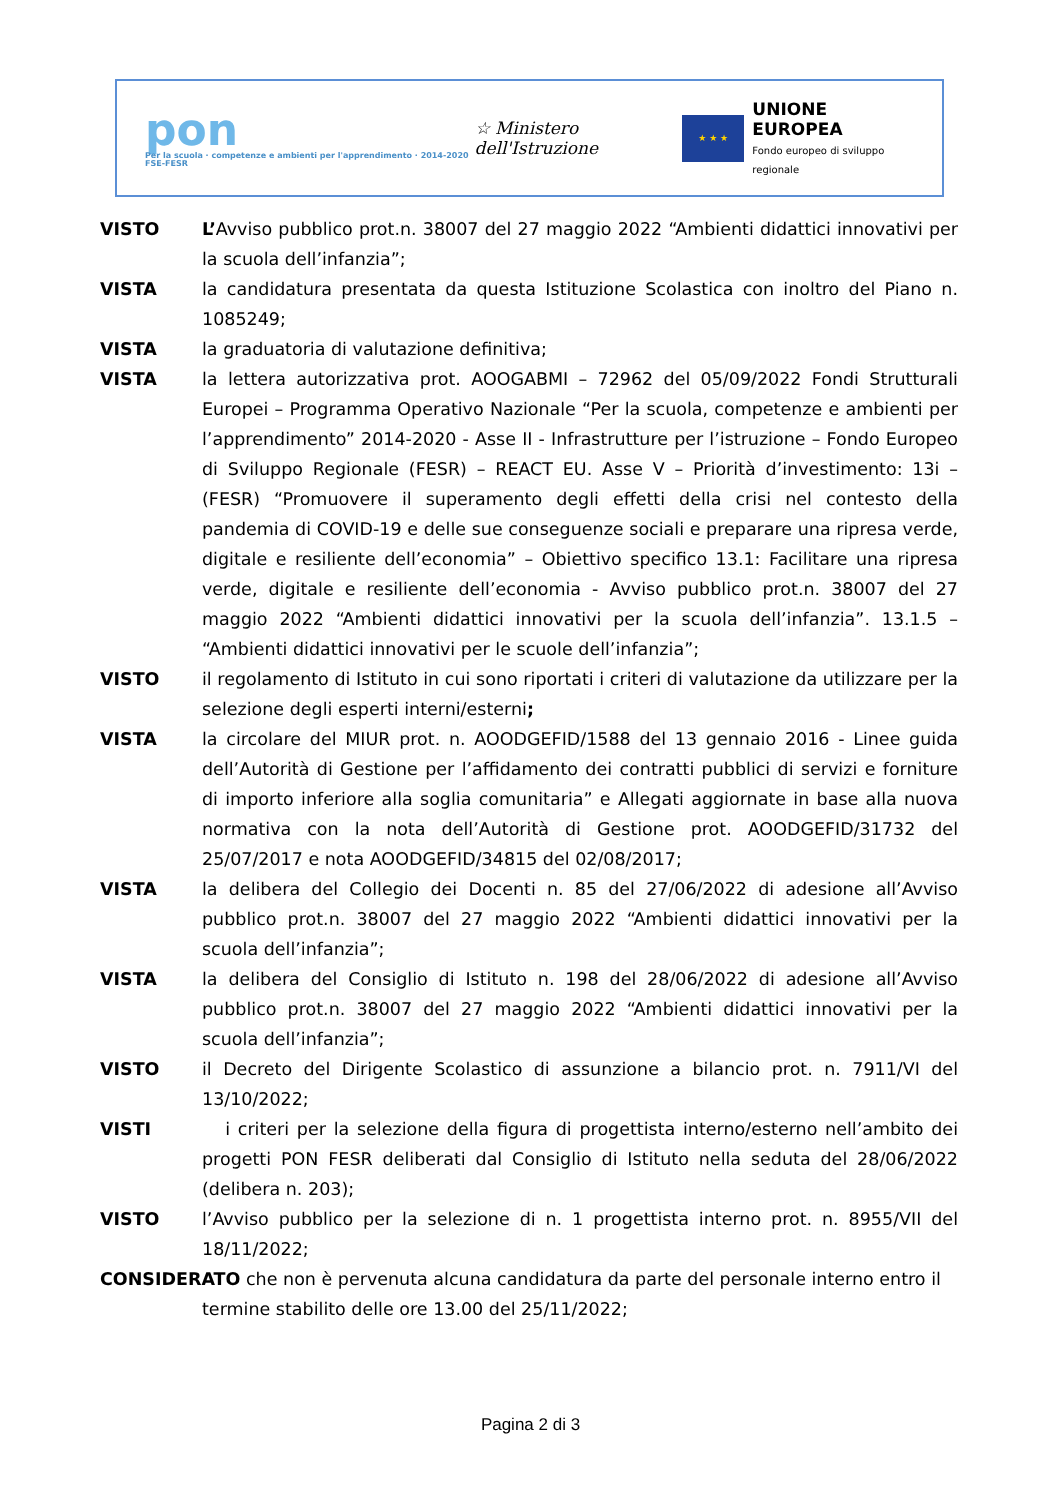pon
Per la scuola · competenze e ambienti per l'apprendimento · 2014-2020 FSE-FESR
☆ Ministero dell'Istruzione
★ ★ ★
UNIONE EUROPEA
Fondo europeo di sviluppo regionale
VISTO L’Avviso pubblico prot.n. 38007 del 27 maggio 2022 “Ambienti didattici innovativi per la scuola dell’infanzia”;
VISTA la candidatura presentata da questa Istituzione Scolastica con inoltro del Piano n. 1085249;
VISTA la graduatoria di valutazione definitiva;
VISTA la lettera autorizzativa prot. AOOGABMI – 72962 del 05/09/2022 Fondi Strutturali Europei – Programma Operativo Nazionale “Per la scuola, competenze e ambienti per l’apprendimento” 2014-2020 - Asse II - Infrastrutture per l’istruzione – Fondo Europeo di Sviluppo Regionale (FESR) – REACT EU. Asse V – Priorità d’investimento: 13i – (FESR) “Promuovere il superamento degli effetti della crisi nel contesto della pandemia di COVID-19 e delle sue conseguenze sociali e preparare una ripresa verde, digitale e resiliente dell’economia” – Obiettivo specifico 13.1: Facilitare una ripresa verde, digitale e resiliente dell’economia - Avviso pubblico prot.n. 38007 del 27 maggio 2022 “Ambienti didattici innovativi per la scuola dell’infanzia”. 13.1.5 – “Ambienti didattici innovativi per le scuole dell’infanzia”;
VISTO il regolamento di Istituto in cui sono riportati i criteri di valutazione da utilizzare per la selezione degli esperti interni/esterni;
VISTA la circolare del MIUR prot. n. AOODGEFID/1588 del 13 gennaio 2016 - Linee guida dell’Autorità di Gestione per l’affidamento dei contratti pubblici di servizi e forniture di importo inferiore alla soglia comunitaria” e Allegati aggiornate in base alla nuova normativa con la nota dell’Autorità di Gestione prot. AOODGEFID/31732 del 25/07/2017 e nota AOODGEFID/34815 del 02/08/2017;
VISTA la delibera del Collegio dei Docenti n. 85 del 27/06/2022 di adesione all’Avviso pubblico prot.n. 38007 del 27 maggio 2022 “Ambienti didattici innovativi per la scuola dell’infanzia”;
VISTA la delibera del Consiglio di Istituto n. 198 del 28/06/2022 di adesione all’Avviso pubblico prot.n. 38007 del 27 maggio 2022 “Ambienti didattici innovativi per la scuola dell’infanzia”;
VISTO il Decreto del Dirigente Scolastico di assunzione a bilancio prot. n. 7911/VI del 13/10/2022;
VISTI i criteri per la selezione della figura di progettista interno/esterno nell’ambito dei progetti PON FESR deliberati dal Consiglio di Istituto nella seduta del 28/06/2022 (delibera n. 203);
VISTO l’Avviso pubblico per la selezione di n. 1 progettista interno prot. n. 8955/VII del 18/11/2022;
CONSIDERATO che non è pervenuta alcuna candidatura da parte del personale interno entro il
termine stabilito delle ore 13.00 del 25/11/2022;
Pagina 2 di 3